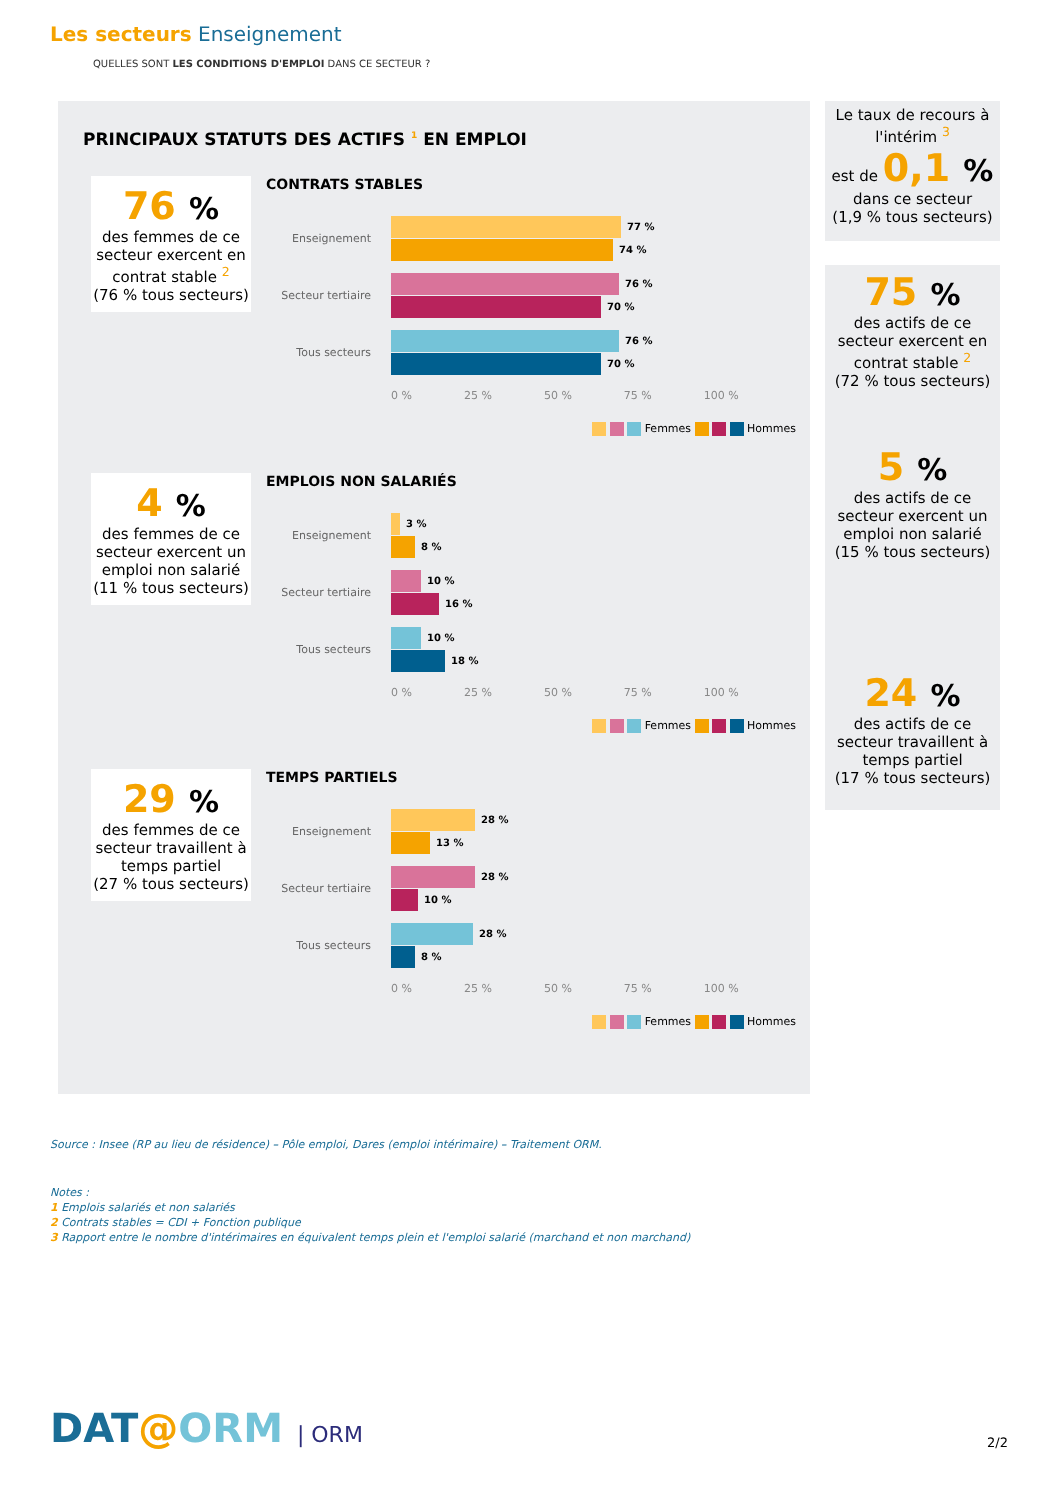Les secteurs Enseignement
QUELLES SONT LES CONDITIONS D'EMPLOI DANS CE SECTEUR ?
PRINCIPAUX STATUTS DES ACTIFS <sup>1</sup> EN EMPLOI
76 %
des femmes de ce secteur exercent en contrat stable <sup>2</sup>
(76 % tous secteurs)
CONTRATS STABLES
Enseignement
77 %
74 %
Secteur tertiaire
76 %
70 %
Tous secteurs
76 %
70 %
0 % 25 % 50 % 75 % 100 %
Femmes Hommes
4 %
des femmes de ce secteur exercent un emploi non salarié
(11 % tous secteurs)
EMPLOIS NON SALARIÉS
Enseignement
3 %
8 %
Secteur tertiaire
10 %
16 %
Tous secteurs
10 %
18 %
0 % 25 % 50 % 75 % 100 %
Femmes Hommes
29 %
des femmes de ce secteur travaillent à temps partiel
(27 % tous secteurs)
TEMPS PARTIELS
Enseignement
28 %
13 %
Secteur tertiaire
28 %
10 %
Tous secteurs
28 %
8 %
0 % 25 % 50 % 75 % 100 %
Femmes Hommes
Le taux de recours à l'intérim <sup>3</sup>
est de 0,1 %
dans ce secteur
(1,9 % tous secteurs)
75 %
des actifs de ce secteur exercent en contrat stable <sup>2</sup>
(72 % tous secteurs)
5 %
des actifs de ce secteur exercent un emploi non salarié
(15 % tous secteurs)
24 %
des actifs de ce secteur travaillent à temps partiel
(17 % tous secteurs)
Source : Insee (RP au lieu de résidence) – Pôle emploi, Dares (emploi intérimaire) – Traitement ORM.
Notes :
1 Emplois salariés et non salariés
2 Contrats stables = CDI + Fonction publique
3 Rapport entre le nombre d'intérimaires en équivalent temps plein et l'emploi salarié (marchand et non marchand)
DAT@ORM | ORM 2/2